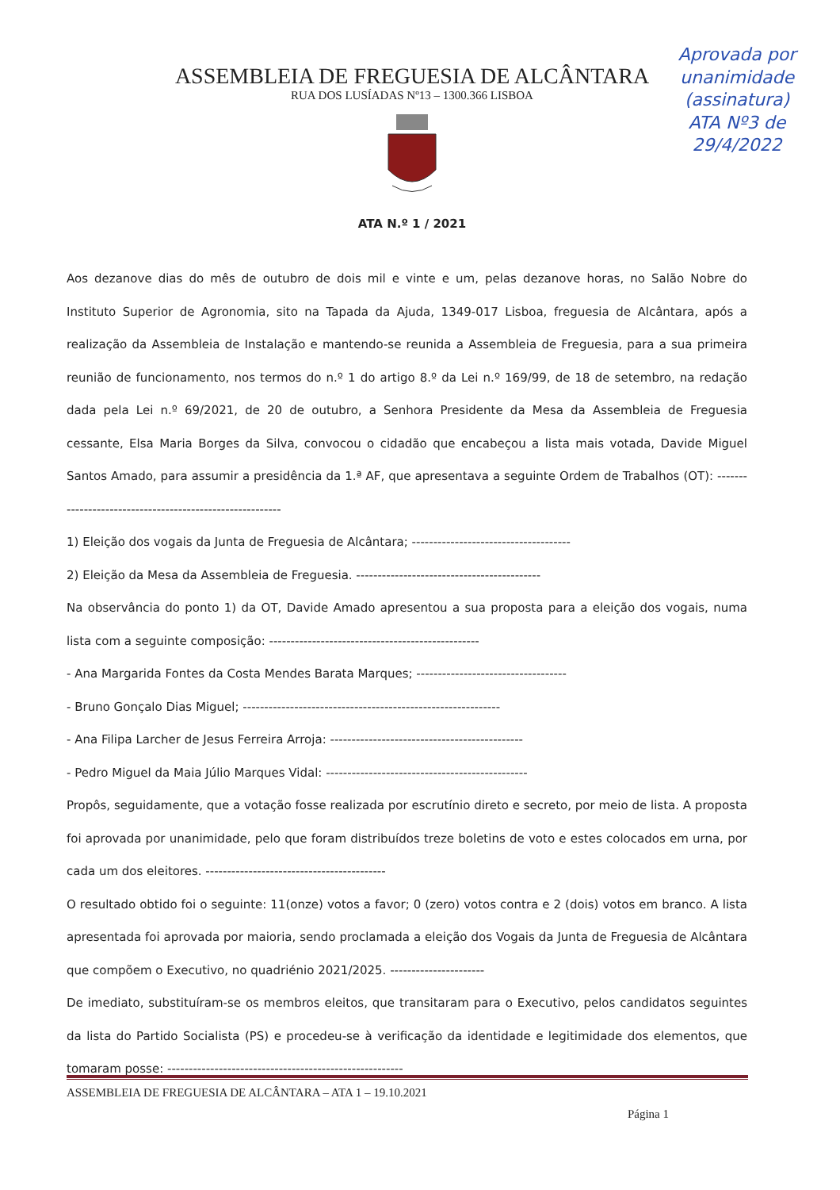Aprovada por unanimidade
(assinatura)
ATA Nº3 de
29/4/2022
ASSEMBLEIA DE FREGUESIA DE ALCÂNTARA
RUA DOS LUSÍADAS Nº13 – 1300.366 LISBOA
ATA N.º 1 / 2021
Aos dezanove dias do mês de outubro de dois mil e vinte e um, pelas dezanove horas, no Salão Nobre do Instituto Superior de Agronomia, sito na Tapada da Ajuda, 1349-017 Lisboa, freguesia de Alcântara, após a realização da Assembleia de Instalação e mantendo-se reunida a Assembleia de Freguesia, para a sua primeira reunião de funcionamento, nos termos do n.º 1 do artigo 8.º da Lei n.º 169/99, de 18 de setembro, na redação dada pela Lei n.º 69/2021, de 20 de outubro, a Senhora Presidente da Mesa da Assembleia de Freguesia cessante, Elsa Maria Borges da Silva, convocou o cidadão que encabeçou a lista mais votada, Davide Miguel Santos Amado, para assumir a presidência da 1.ª AF, que apresentava a seguinte Ordem de Trabalhos (OT): ---------------------------------------------------------
1) Eleição dos vogais da Junta de Freguesia de Alcântara; -------------------------------------
2) Eleição da Mesa da Assembleia de Freguesia. -------------------------------------------
Na observância do ponto 1) da OT, Davide Amado apresentou a sua proposta para a eleição dos vogais, numa lista com a seguinte composição: -------------------------------------------------
- Ana Margarida Fontes da Costa Mendes Barata Marques; -----------------------------------
- Bruno Gonçalo Dias Miguel; ------------------------------------------------------------
- Ana Filipa Larcher de Jesus Ferreira Arroja: ---------------------------------------------
- Pedro Miguel da Maia Júlio Marques Vidal: -----------------------------------------------
Propôs, seguidamente, que a votação fosse realizada por escrutínio direto e secreto, por meio de lista. A proposta foi aprovada por unanimidade, pelo que foram distribuídos treze boletins de voto e estes colocados em urna, por cada um dos eleitores. ------------------------------------------
O resultado obtido foi o seguinte: 11(onze) votos a favor; 0 (zero) votos contra e 2 (dois) votos em branco. A lista apresentada foi aprovada por maioria, sendo proclamada a eleição dos Vogais da Junta de Freguesia de Alcântara que compõem o Executivo, no quadriénio 2021/2025. ----------------------
De imediato, substituíram-se os membros eleitos, que transitaram para o Executivo, pelos candidatos seguintes da lista do Partido Socialista (PS) e procedeu-se à verificação da identidade e legitimidade dos elementos, que tomaram posse: -------------------------------------------------------
ASSEMBLEIA DE FREGUESIA DE ALCÂNTARA – ATA 1 – 19.10.2021
Página 1